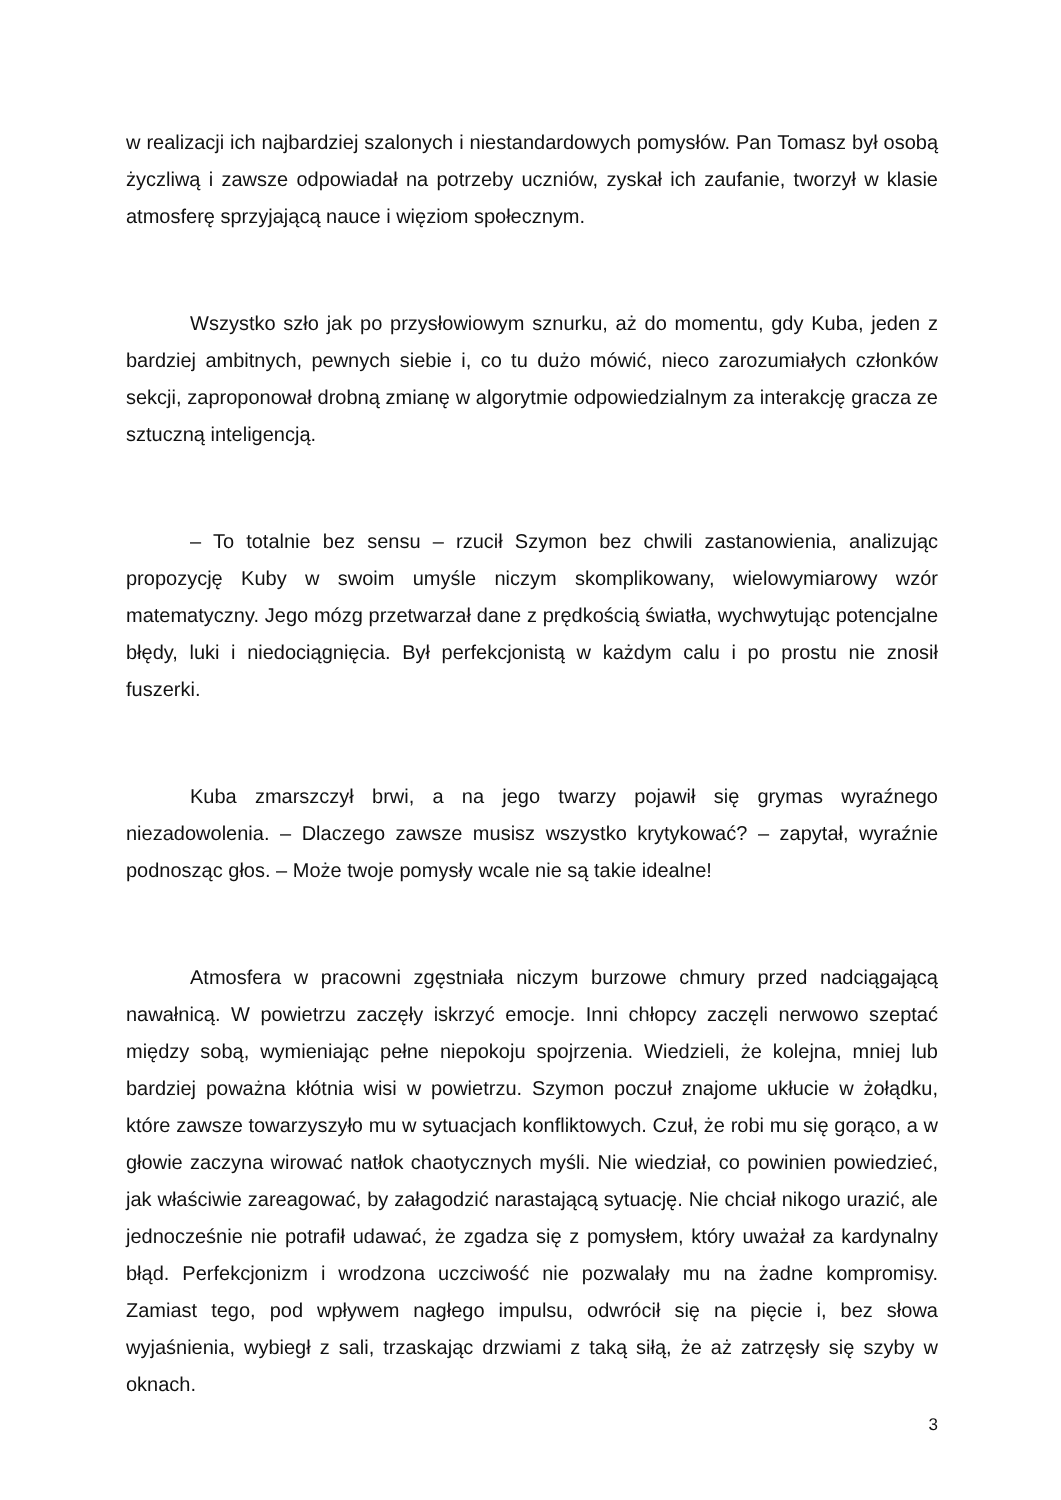w realizacji ich najbardziej szalonych i niestandardowych pomysłów. Pan Tomasz był osobą życzliwą i zawsze odpowiadał na potrzeby uczniów, zyskał ich zaufanie, tworzył w klasie atmosferę sprzyjającą nauce i więziom społecznym.
Wszystko szło jak po przysłowiowym sznurku, aż do momentu, gdy Kuba, jeden z bardziej ambitnych, pewnych siebie i, co tu dużo mówić, nieco zarozumiałych członków sekcji, zaproponował drobną zmianę w algorytmie odpowiedzialnym za interakcję gracza ze sztuczną inteligencją.
– To totalnie bez sensu – rzucił Szymon bez chwili zastanowienia, analizując propozycję Kuby w swoim umyśle niczym skomplikowany, wielowymiarowy wzór matematyczny. Jego mózg przetwarzał dane z prędkością światła, wychwytując potencjalne błędy, luki i niedociągnięcia. Był perfekcjonistą w każdym calu i po prostu nie znosił fuszerki.
Kuba zmarszczył brwi, a na jego twarzy pojawił się grymas wyraźnego niezadowolenia. – Dlaczego zawsze musisz wszystko krytykować? – zapytał, wyraźnie podnosząc głos. – Może twoje pomysły wcale nie są takie idealne!
Atmosfera w pracowni zgęstniała niczym burzowe chmury przed nadciągającą nawałnicą. W powietrzu zaczęły iskrzyć emocje. Inni chłopcy zaczęli nerwowo szeptać między sobą, wymieniając pełne niepokoju spojrzenia. Wiedzieli, że kolejna, mniej lub bardziej poważna kłótnia wisi w powietrzu. Szymon poczuł znajome ukłucie w żołądku, które zawsze towarzyszyło mu w sytuacjach konfliktowych. Czuł, że robi mu się gorąco, a w głowie zaczyna wirować natłok chaotycznych myśli. Nie wiedział, co powinien powiedzieć, jak właściwie zareagować, by załagodzić narastającą sytuację. Nie chciał nikogo urazić, ale jednocześnie nie potrafił udawać, że zgadza się z pomysłem, który uważał za kardynalny błąd. Perfekcjonizm i wrodzona uczciwość nie pozwalały mu na żadne kompromisy. Zamiast tego, pod wpływem nagłego impulsu, odwrócił się na pięcie i, bez słowa wyjaśnienia, wybiegł z sali, trzaskając drzwiami z taką siłą, że aż zatrzęsły się szyby w oknach.
3